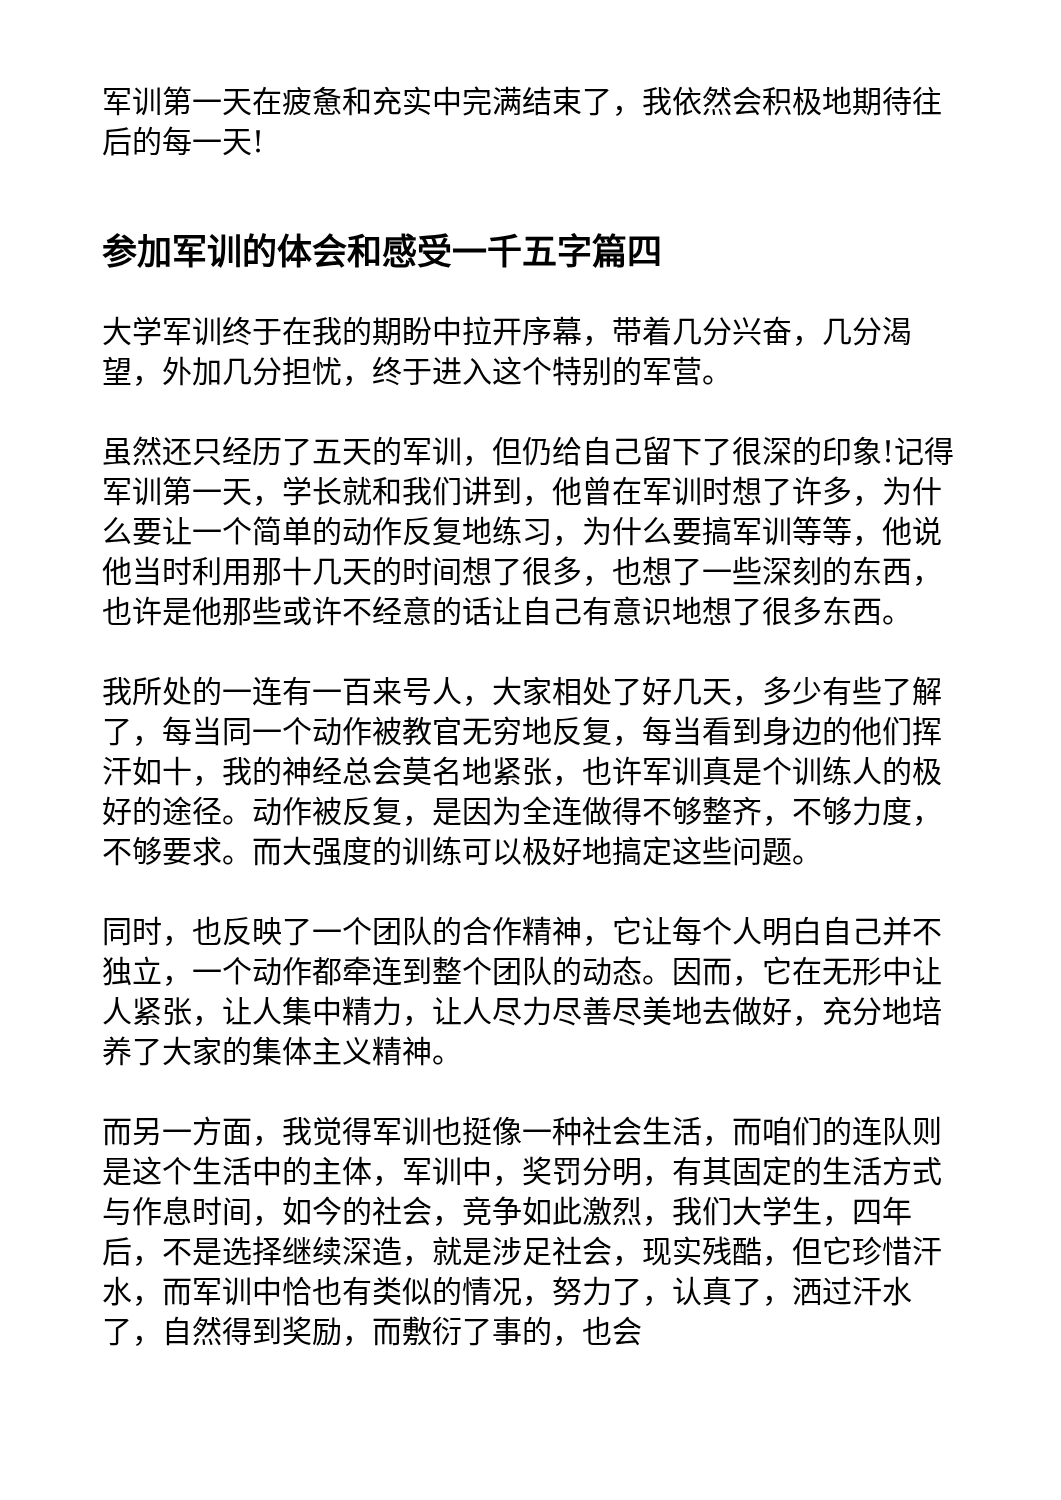军训第一天在疲惫和充实中完满结束了，我依然会积极地期待往后的每一天!
参加军训的体会和感受一千五字篇四
大学军训终于在我的期盼中拉开序幕，带着几分兴奋，几分渴望，外加几分担忧，终于进入这个特别的军营。
虽然还只经历了五天的军训，但仍给自己留下了很深的印象!记得军训第一天，学长就和我们讲到，他曾在军训时想了许多，为什么要让一个简单的动作反复地练习，为什么要搞军训等等，他说他当时利用那十几天的时间想了很多，也想了一些深刻的东西，也许是他那些或许不经意的话让自己有意识地想了很多东西。
我所处的一连有一百来号人，大家相处了好几天，多少有些了解了，每当同一个动作被教官无穷地反复，每当看到身边的他们挥汗如十，我的神经总会莫名地紧张，也许军训真是个训练人的极好的途径。动作被反复，是因为全连做得不够整齐，不够力度，不够要求。而大强度的训练可以极好地搞定这些问题。
同时，也反映了一个团队的合作精神，它让每个人明白自己并不独立，一个动作都牵连到整个团队的动态。因而，它在无形中让人紧张，让人集中精力，让人尽力尽善尽美地去做好，充分地培养了大家的集体主义精神。
而另一方面，我觉得军训也挺像一种社会生活，而咱们的连队则是这个生活中的主体，军训中，奖罚分明，有其固定的生活方式与作息时间，如今的社会，竞争如此激烈，我们大学生，四年后，不是选择继续深造，就是涉足社会，现实残酷，但它珍惜汗水，而军训中恰也有类似的情况，努力了，认真了，洒过汗水了，自然得到奖励，而敷衍了事的，也会